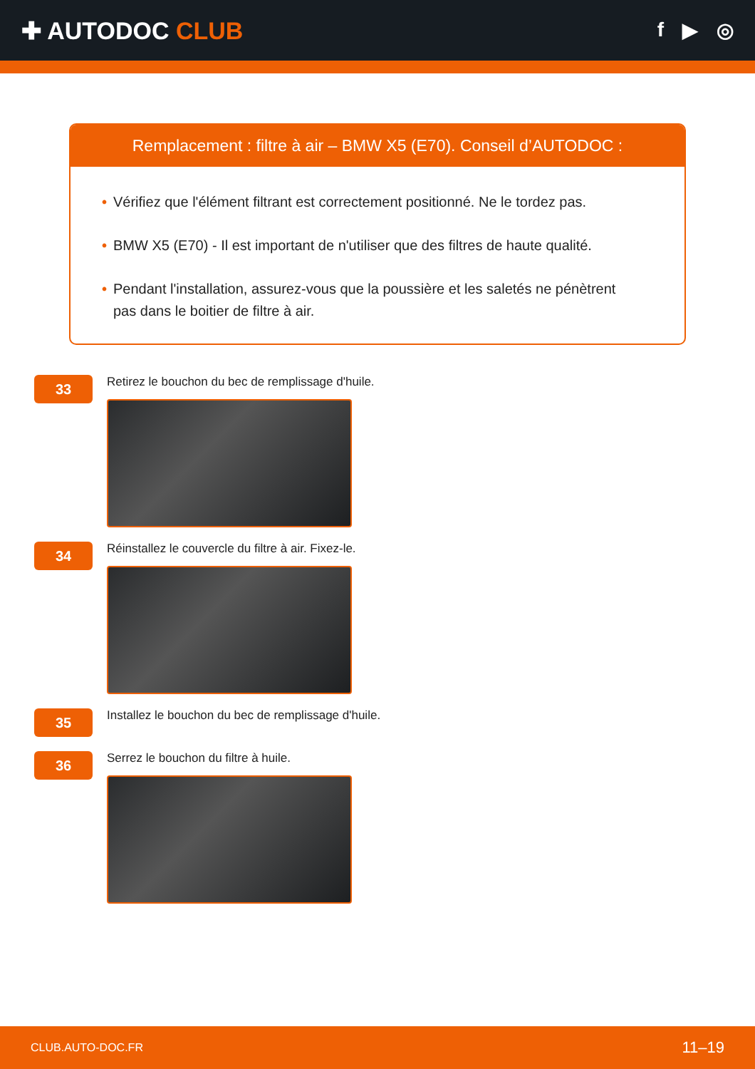✚ AUTODOC CLUB
f ▶ ◎
Remplacement : filtre à air – BMW X5 (E70). Conseil d’AUTODOC :
• Vérifiez que l'élément filtrant est correctement positionné. Ne le tordez pas.
• BMW X5 (E70) - Il est important de n'utiliser que des filtres de haute qualité.
• Pendant l'installation, assurez-vous que la poussière et les saletés ne pénètrent pas dans le boitier de filtre à air.
33
Retirez le bouchon du bec de remplissage d'huile.
34
Réinstallez le couvercle du filtre à air. Fixez-le.
35
Installez le bouchon du bec de remplissage d'huile.
36
Serrez le bouchon du filtre à huile.
CLUB.AUTO-DOC.FR 11–19